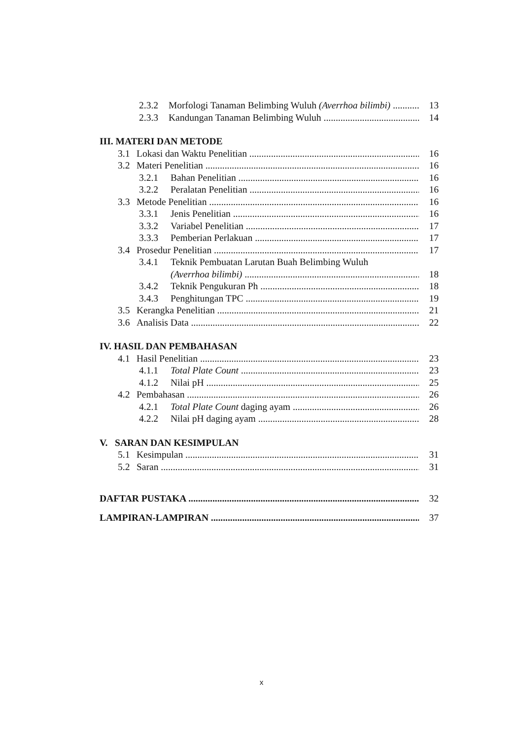2.3.2 Morfologi Tanaman Belimbing Wuluh (Averrhoa bilimbi) 13
2.3.3 Kandungan Tanaman Belimbing Wuluh 14
III. MATERI DAN METODE
3.1 Lokasi dan Waktu Penelitian 16
3.2 Materi Penelitian 16
3.2.1 Bahan Penelitian 16
3.2.2 Peralatan Penelitian 16
3.3 Metode Penelitian 16
3.3.1 Jenis Penelitian 16
3.3.2 Variabel Penelitian 17
3.3.3 Pemberian Perlakuan 17
3.4 Prosedur Penelitian 17
3.4.1 Teknik Pembuatan Larutan Buah Belimbing Wuluh
(Averrhoa bilimbi) 18
3.4.2 Teknik Pengukuran Ph 18
3.4.3 Penghitungan TPC 19
3.5 Kerangka Penelitian 21
3.6 Analisis Data 22
IV. HASIL DAN PEMBAHASAN
4.1 Hasil Penelitian 23
4.1.1 Total Plate Count 23
4.1.2 Nilai pH 25
4.2 Pembahasan 26
4.2.1 Total Plate Count daging ayam 26
4.2.2 Nilai pH daging ayam 28
V. SARAN DAN KESIMPULAN
5.1 Kesimpulan 31
5.2 Saran 31
DAFTAR PUSTAKA 32
LAMPIRAN-LAMPIRAN 37
x